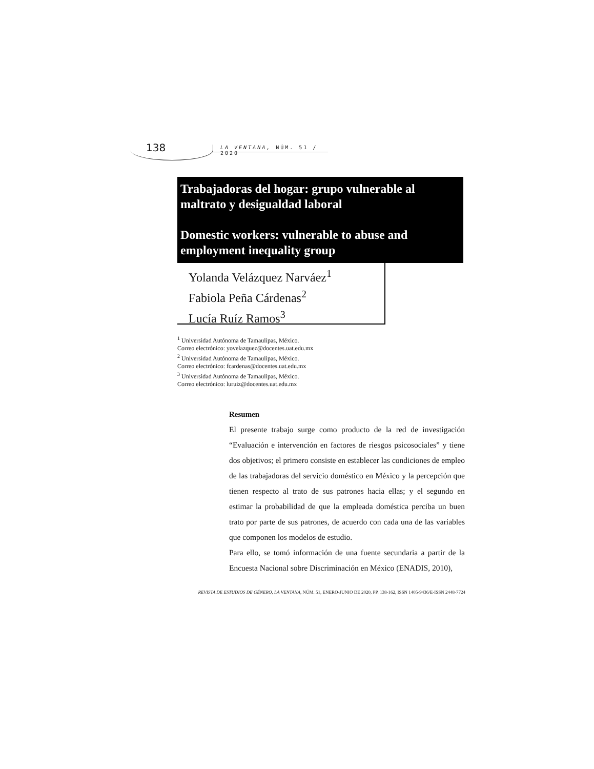138 LA VENTANA, NÚM. 51 / 2020
Trabajadoras del hogar: grupo vulnerable al maltrato y desigualdad laboral
Domestic workers: vulnerable to abuse and employment inequality group
Yolanda Velázquez Narváez<sup>1</sup>
Fabiola Peña Cárdenas<sup>2</sup>
Lucía Ruíz Ramos<sup>3</sup>
<sup>1</sup> Universidad Autónoma de Tamaulipas, México.
Correo electrónico: yovelazquez@docentes.uat.edu.mx
<sup>2</sup> Universidad Autónoma de Tamaulipas, México.
Correo electrónico: fcardenas@docentes.uat.edu.mx
<sup>3</sup> Universidad Autónoma de Tamaulipas, México.
Correo electrónico: luruiz@docentes.uat.edu.mx
Resumen
El presente trabajo surge como producto de la red de investigación “Evaluación e intervención en factores de riesgos psicosociales” y tiene dos objetivos; el primero consiste en establecer las condiciones de empleo de las trabajadoras del servicio doméstico en México y la percepción que tienen respecto al trato de sus patrones hacia ellas; y el segundo en estimar la probabilidad de que la empleada doméstica perciba un buen trato por parte de sus patrones, de acuerdo con cada una de las variables que componen los modelos de estudio.
Para ello, se tomó información de una fuente secundaria a partir de la Encuesta Nacional sobre Discriminación en México (ENADIS, 2010),
REVISTA DE ESTUDIOS DE GÉNERO, LA VENTANA, NÚM. 51, ENERO-JUNIO DE 2020, PP. 138-162, ISSN 1405-9436/E-ISSN 2448-7724